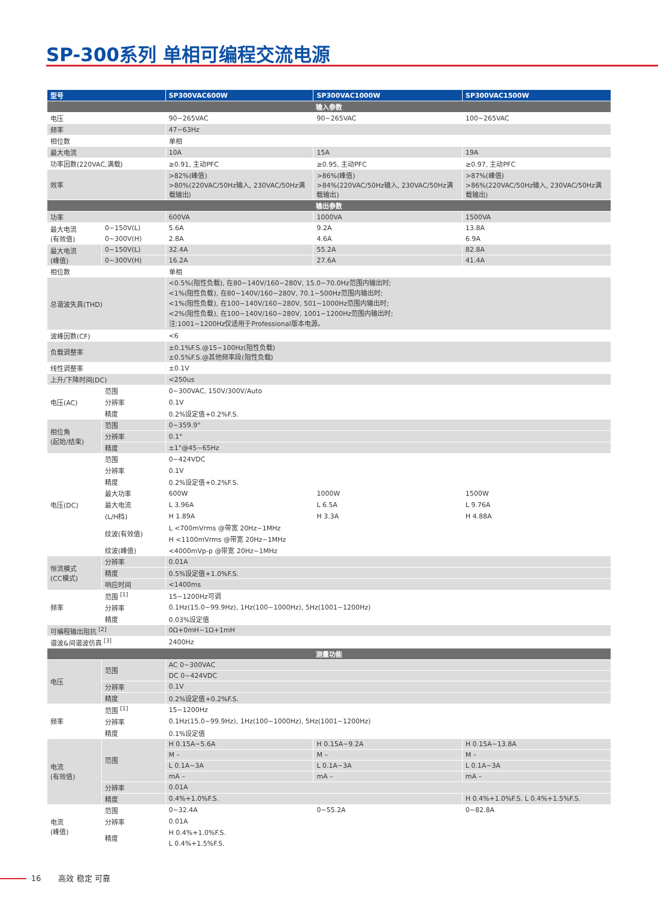SP-300系列 单相可编程交流电源
| 型号 | | SP300VAC600W | SP300VAC1000W | SP300VAC1500W |
| --- | --- | --- | --- | --- |
| 输入参数 | | | | |
| 电压 | | 90~265VAC | 90~265VAC | 100~265VAC |
| 频率 | | 47~63Hz | | |
| 相位数 | | 单相 | | |
| 最大电流 | | 10A | 15A | 19A |
| 功率因数(220VAC,满载) | | ≥0.91, 主动PFC | ≥0.95, 主动PFC | ≥0.97, 主动PFC |
| 效率 | | >82%(峰值) >80%(220VAC/50Hz输入, 230VAC/50Hz满载输出) | >86%(峰值) >84%(220VAC/50Hz输入, 230VAC/50Hz满载输出) | >87%(峰值) >86%(220VAC/50Hz输入, 230VAC/50Hz满载输出) |
| 输出参数 | | | | |
| 功率 | | 600VA | 1000VA | 1500VA |
| 最大电流 (有效值) | 0~150V(L) | 5.6A | 9.2A | 13.8A |
| | 0~300V(H) | 2.8A | 4.6A | 6.9A |
| 最大电流 (峰值) | 0~150V(L) | 32.4A | 55.2A | 82.8A |
| | 0~300V(H) | 16.2A | 27.6A | 41.4A |
| 相位数 | | 单相 | | |
| 总谐波失真(THD) | | <0.5%(阻性负载), 在80~140V/160~280V, 15.0~70.0Hz范围内输出时; <1%(阻性负载), 在80~140V/160~280V, 70.1~500Hz范围内输出时; <1%(阻性负载), 在100~140V/160~280V, 501~1000Hz范围内输出时; <2%(阻性负载), 在100~140V/160~280V, 1001~1200Hz范围内输出时; 注:1001~1200Hz仅适用于Professional版本电源。 | | |
| 波峰因数(CF) | | <6 | | |
| 负载调整率 | | ±0.1%F.S.@15~100Hz(阻性负载) ±0.5%F.S.@其他频率段(阻性负载) | | |
| 线性调整率 | | ±0.1V | | |
| 上升/下降时间(DC) | | <250us | | |
| 电压(AC) | 范围 | 0~300VAC, 150V/300V/Auto | | |
| | 分辨率 | 0.1V | | |
| | 精度 | 0.2%设定值+0.2%F.S. | | |
| 相位角 (起始/结束) | 范围 | 0~359.9° | | |
| | 分辨率 | 0.1° | | |
| | 精度 | ±1°@45~65Hz | | |
| 电压(DC) | 范围 | 0~424VDC | | |
| | 分辨率 | 0.1V | | |
| | 精度 | 0.2%设定值+0.2%F.S. | | |
| | 最大功率 | 600W | 1000W | 1500W |
| | 最大电流 | L 3.96A | L 6.5A | L 9.76A |
| | (L/H档) | H 1.89A | H 3.3A | H 4.88A |
| | 纹波(有效值) | L <700mVrms @带宽 20Hz~1MHz | | |
| | | H <1100mVrms @带宽 20Hz~1MHz | | |
| | 纹波(峰值) | <4000mVp-p @带宽 20Hz~1MHz | | |
| 恒流模式 (CC模式) | 分辨率 | 0.01A | | |
| | 精度 | 0.5%设定值+1.0%F.S. | | |
| | 响应时间 | <1400ms | | |
| 频率 | 范围 <sup>[1]</sup> | 15~1200Hz可调 | | |
| | 分辨率 | 0.1Hz(15.0~99.9Hz), 1Hz(100~1000Hz), 5Hz(1001~1200Hz) | | |
| | 精度 | 0.03%设定值 | | |
| 可编程输出阻抗 <sup>[2]</sup> | | 0Ω+0mH~1Ω+1mH | | |
| 谐波&间谐波仿真 <sup>[3]</sup> | | 2400Hz | | |
| 测量功能 | | | | |
| 电压 | 范围 | AC 0~300VAC | | |
| | | DC 0~424VDC | | |
| | 分辨率 | 0.1V | | |
| | 精度 | 0.2%设定值+0.2%F.S. | | |
| 频率 | 范围 <sup>[1]</sup> | 15~1200Hz | | |
| | 分辨率 | 0.1Hz(15.0~99.9Hz), 1Hz(100~1000Hz), 5Hz(1001~1200Hz) | | |
| | 精度 | 0.1%设定值 | | |
| 电流 (有效值) | 范围 | H 0.15A~5.6A | H 0.15A~9.2A | H 0.15A~13.8A |
| | | M – | M – | M – |
| | | L 0.1A~3A | L 0.1A~3A | L 0.1A~3A |
| | | mA – | mA – | mA – |
| | 分辨率 | 0.01A | | |
| | 精度 | 0.4%+1.0%F.S. | | H 0.4%+1.0%F.S. L 0.4%+1.5%F.S. |
| 电流 (峰值) | 范围 | 0~32.4A | 0~55.2A | 0~82.8A |
| | 分辨率 | 0.01A | | |
| | 精度 | H 0.4%+1.0%F.S. | | |
| | | L 0.4%+1.5%F.S. | | |
16 高效 稳定 可靠